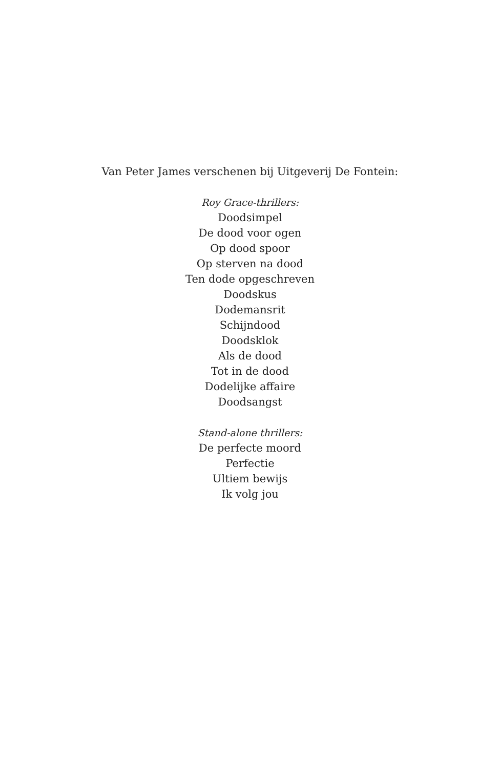Van Peter James verschenen bij Uitgeverij De Fontein:
Roy Grace-thrillers:
Doodsimpel
De dood voor ogen
Op dood spoor
Op sterven na dood
Ten dode opgeschreven
Doodskus
Dodemansrit
Schijndood
Doodsklok
Als de dood
Tot in de dood
Dodelijke affaire
Doodsangst
Stand-alone thrillers:
De perfecte moord
Perfectie
Ultiem bewijs
Ik volg jou